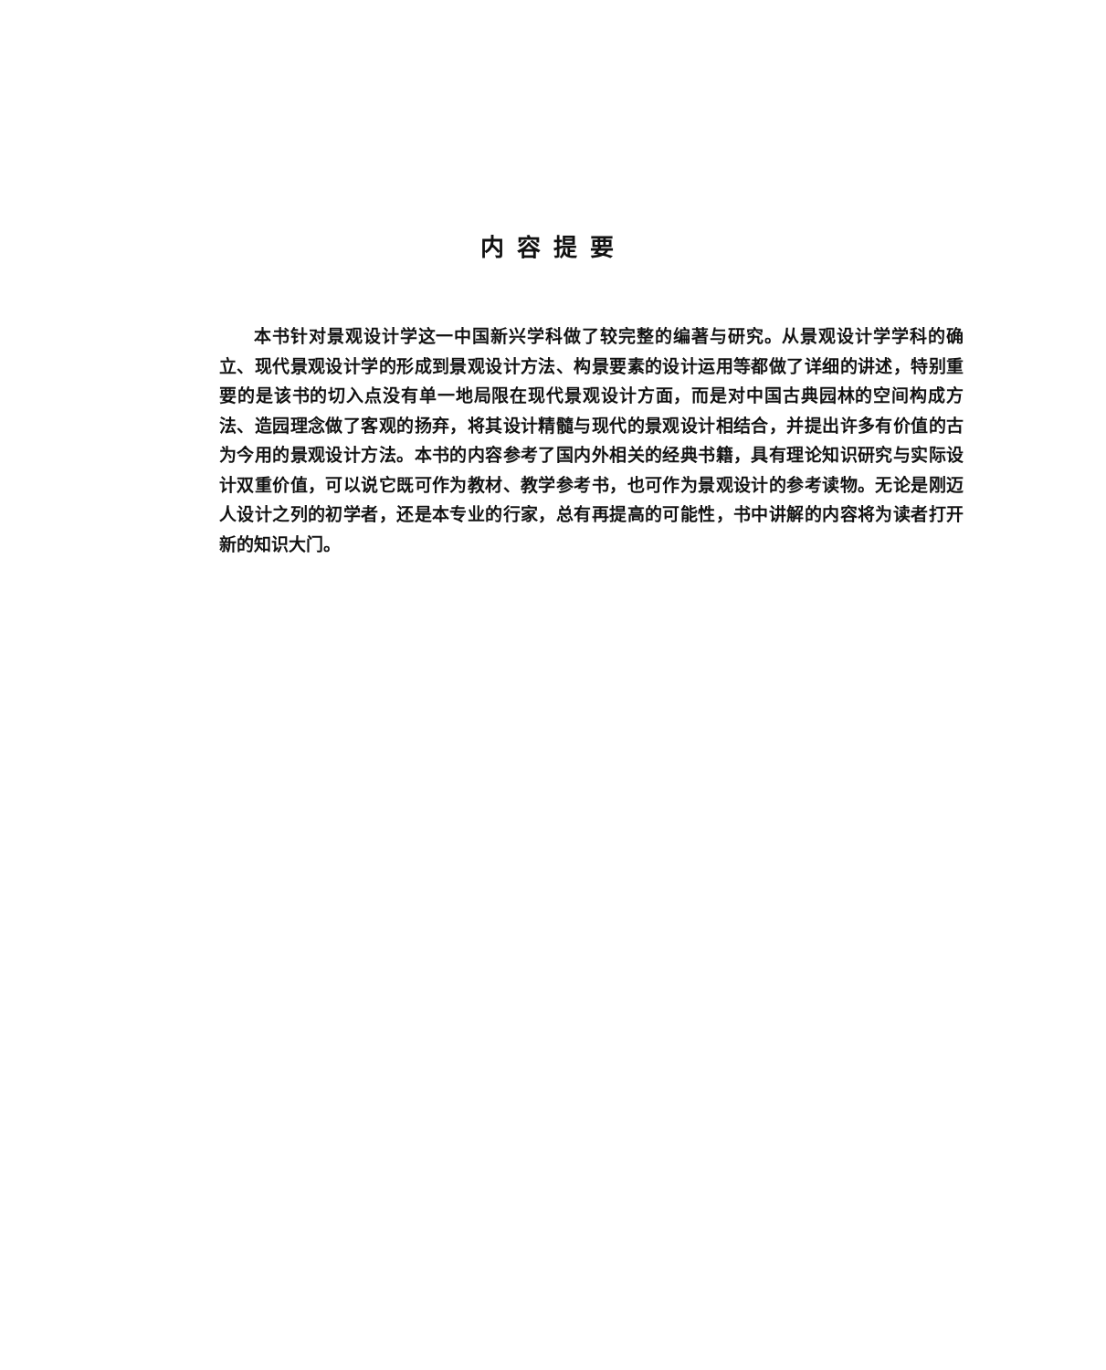内容提要
本书针对景观设计学这一中国新兴学科做了较完整的编著与研究。从景观设计学学科的确立、现代景观设计学的形成到景观设计方法、构景要素的设计运用等都做了详细的讲述，特别重要的是该书的切入点没有单一地局限在现代景观设计方面，而是对中国古典园林的空间构成方法、造园理念做了客观的扬弃，将其设计精髓与现代的景观设计相结合，并提出许多有价值的古为今用的景观设计方法。本书的内容参考了国内外相关的经典书籍，具有理论知识研究与实际设计双重价值，可以说它既可作为教材、教学参考书，也可作为景观设计的参考读物。无论是刚迈人设计之列的初学者，还是本专业的行家，总有再提高的可能性，书中讲解的内容将为读者打开新的知识大门。